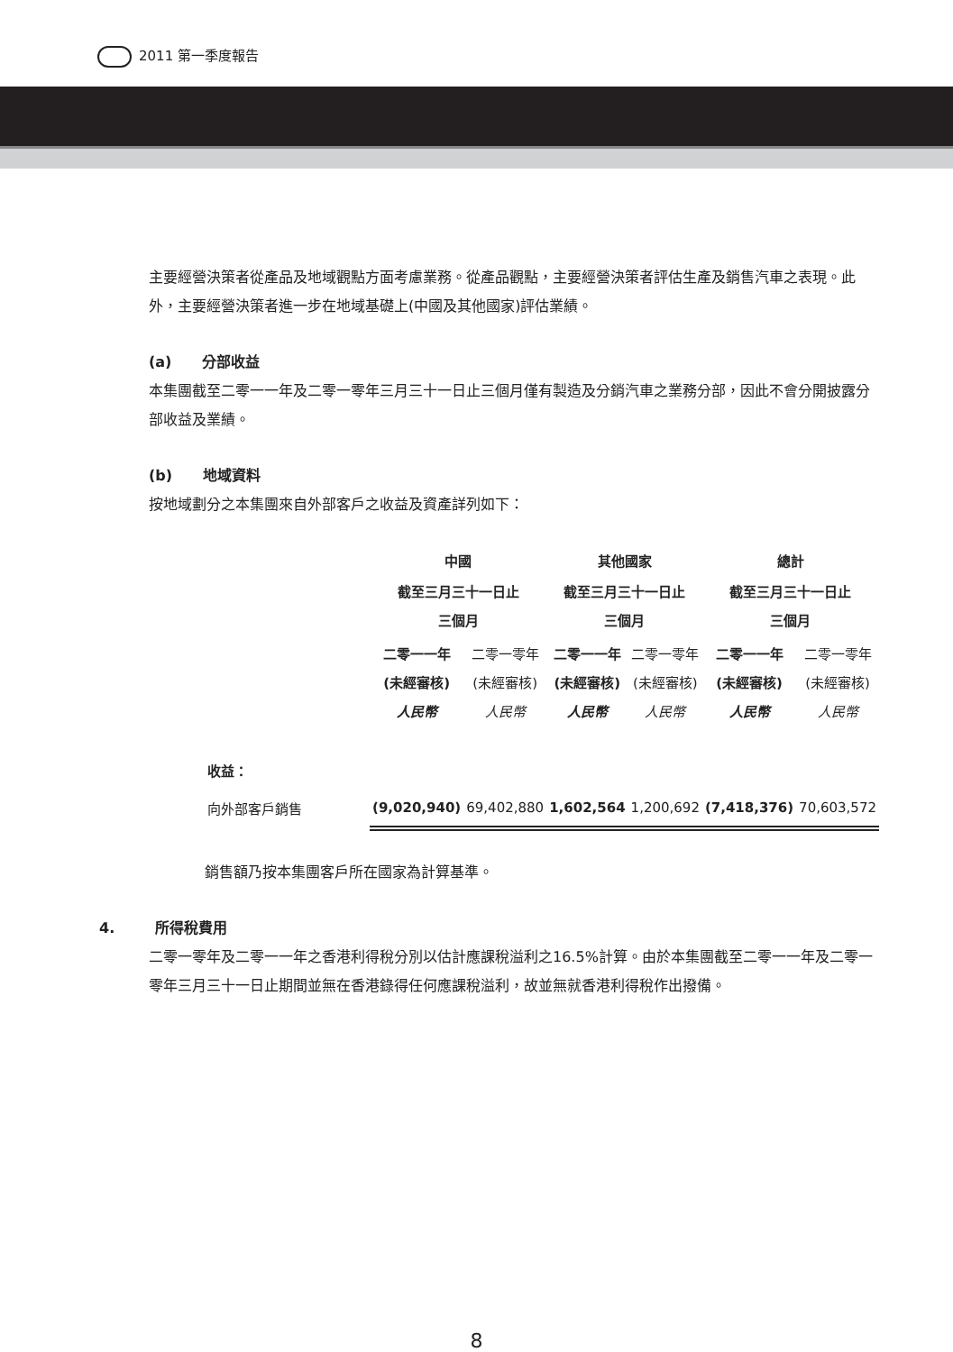2011 第一季度報告
主要經營決策者從產品及地域觀點方面考慮業務。從產品觀點，主要經營決策者評估生產及銷售汽車之表現。此外，主要經營決策者進一步在地域基礎上(中國及其他國家)評估業績。
(a) 分部收益
本集團截至二零一一年及二零一零年三月三十一日止三個月僅有製造及分銷汽車之業務分部，因此不會分開披露分部收益及業績。
(b) 地域資料
按地域劃分之本集團來自外部客戶之收益及資產詳列如下：
| | 中國 | | 其他國家 | | 總計 | |
| | 截至三月三十一日止 三個月 | | 截至三月三十一日止 三個月 | | 截至三月三十一日止 三個月 | |
| | 二零一一年 (未經審核) 人民幣 | 二零一零年 (未經審核) 人民幣 | 二零一一年 (未經審核) 人民幣 | 二零一零年 (未經審核) 人民幣 | 二零一一年 (未經審核) 人民幣 | 二零一零年 (未經審核) 人民幣 |
| 收益： | | | | | | |
| 向外部客戶銷售 | (9,020,940) | 69,402,880 | 1,602,564 | 1,200,692 | (7,418,376) | 70,603,572 |
銷售額乃按本集團客戶所在國家為計算基準。
4. 所得稅費用
二零一零年及二零一一年之香港利得稅分別以估計應課稅溢利之16.5%計算。由於本集團截至二零一一年及二零一零年三月三十一日止期間並無在香港錄得任何應課稅溢利，故並無就香港利得稅作出撥備。
8